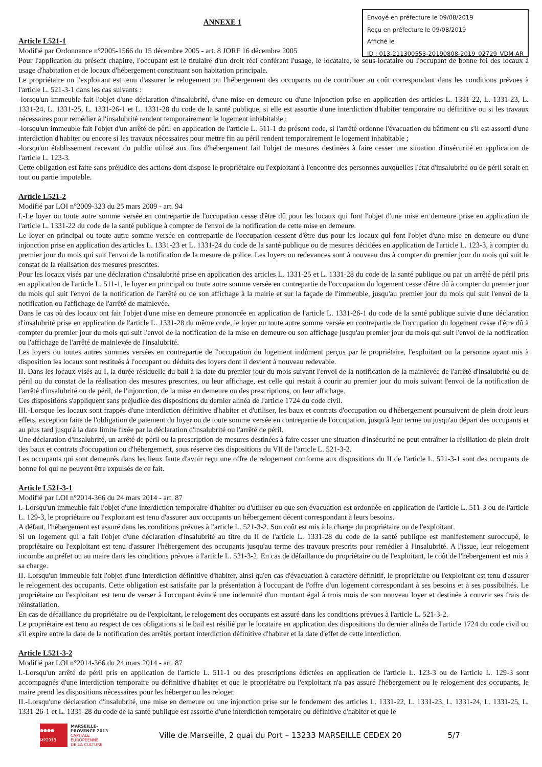Envoyé en préfecture le 09/08/2019
Reçu en préfecture le 09/08/2019
Affiché le
ID : 013-211300553-20190808-2019_02729_VDM-AR
ANNEXE 1
Article L521-1
Modifié par Ordonnance n°2005-1566 du 15 décembre 2005 - art. 8 JORF 16 décembre 2005
Pour l'application du présent chapitre, l'occupant est le titulaire d'un droit réel conférant l'usage, le locataire, le sous-locataire ou l'occupant de bonne foi des locaux à usage d'habitation et de locaux d'hébergement constituant son habitation principale.
Le propriétaire ou l'exploitant est tenu d'assurer le relogement ou l'hébergement des occupants ou de contribuer au coût correspondant dans les conditions prévues à l'article L. 521-3-1 dans les cas suivants :
-lorsqu'un immeuble fait l'objet d'une déclaration d'insalubrité, d'une mise en demeure ou d'une injonction prise en application des articles L. 1331-22, L. 1331-23, L. 1331-24, L. 1331-25, L. 1331-26-1 et L. 1331-28 du code de la santé publique, si elle est assortie d'une interdiction d'habiter temporaire ou définitive ou si les travaux nécessaires pour remédier à l'insalubrité rendent temporairement le logement inhabitable ;
-lorsqu'un immeuble fait l'objet d'un arrêté de péril en application de l'article L. 511-1 du présent code, si l'arrêté ordonne l'évacuation du bâtiment ou s'il est assorti d'une interdiction d'habiter ou encore si les travaux nécessaires pour mettre fin au péril rendent temporairement le logement inhabitable ;
-lorsqu'un établissement recevant du public utilisé aux fins d'hébergement fait l'objet de mesures destinées à faire cesser une situation d'insécurité en application de l'article L. 123-3.
Cette obligation est faite sans préjudice des actions dont dispose le propriétaire ou l'exploitant à l'encontre des personnes auxquelles l'état d'insalubrité ou de péril serait en tout ou partie imputable.
Article L521-2
Modifié par LOI n°2009-323 du 25 mars 2009 - art. 94
I.-Le loyer ou toute autre somme versée en contrepartie de l'occupation cesse d'être dû pour les locaux qui font l'objet d'une mise en demeure prise en application de l'article L. 1331-22 du code de la santé publique à compter de l'envoi de la notification de cette mise en demeure.
Le loyer en principal ou toute autre somme versée en contrepartie de l'occupation cessent d'être dus pour les locaux qui font l'objet d'une mise en demeure ou d'une injonction prise en application des articles L. 1331-23 et L. 1331-24 du code de la santé publique ou de mesures décidées en application de l'article L. 123-3, à compter du premier jour du mois qui suit l'envoi de la notification de la mesure de police. Les loyers ou redevances sont à nouveau dus à compter du premier jour du mois qui suit le constat de la réalisation des mesures prescrites.
Pour les locaux visés par une déclaration d'insalubrité prise en application des articles L. 1331-25 et L. 1331-28 du code de la santé publique ou par un arrêté de péril pris en application de l'article L. 511-1, le loyer en principal ou toute autre somme versée en contrepartie de l'occupation du logement cesse d'être dû à compter du premier jour du mois qui suit l'envoi de la notification de l'arrêté ou de son affichage à la mairie et sur la façade de l'immeuble, jusqu'au premier jour du mois qui suit l'envoi de la notification ou l'affichage de l'arrêté de mainlevée.
Dans le cas où des locaux ont fait l'objet d'une mise en demeure prononcée en application de l'article L. 1331-26-1 du code de la santé publique suivie d'une déclaration d'insalubrité prise en application de l'article L. 1331-28 du même code, le loyer ou toute autre somme versée en contrepartie de l'occupation du logement cesse d'être dû à compter du premier jour du mois qui suit l'envoi de la notification de la mise en demeure ou son affichage jusqu'au premier jour du mois qui suit l'envoi de la notification ou l'affichage de l'arrêté de mainlevée de l'insalubrité.
Les loyers ou toutes autres sommes versées en contrepartie de l'occupation du logement indûment perçus par le propriétaire, l'exploitant ou la personne ayant mis à disposition les locaux sont restitués à l'occupant ou déduits des loyers dont il devient à nouveau redevable.
II.-Dans les locaux visés au I, la durée résiduelle du bail à la date du premier jour du mois suivant l'envoi de la notification de la mainlevée de l'arrêté d'insalubrité ou de péril ou du constat de la réalisation des mesures prescrites, ou leur affichage, est celle qui restait à courir au premier jour du mois suivant l'envoi de la notification de l'arrêté d'insalubrité ou de péril, de l'injonction, de la mise en demeure ou des prescriptions, ou leur affichage.
Ces dispositions s'appliquent sans préjudice des dispositions du dernier alinéa de l'article 1724 du code civil.
III.-Lorsque les locaux sont frappés d'une interdiction définitive d'habiter et d'utiliser, les baux et contrats d'occupation ou d'hébergement poursuivent de plein droit leurs effets, exception faite de l'obligation de paiement du loyer ou de toute somme versée en contrepartie de l'occupation, jusqu'à leur terme ou jusqu'au départ des occupants et au plus tard jusqu'à la date limite fixée par la déclaration d'insalubrité ou l'arrêté de péril.
Une déclaration d'insalubrité, un arrêté de péril ou la prescription de mesures destinées à faire cesser une situation d'insécurité ne peut entraîner la résiliation de plein droit des baux et contrats d'occupation ou d'hébergement, sous réserve des dispositions du VII de l'article L. 521-3-2.
Les occupants qui sont demeurés dans les lieux faute d'avoir reçu une offre de relogement conforme aux dispositions du II de l'article L. 521-3-1 sont des occupants de bonne foi qui ne peuvent être expulsés de ce fait.
Article L521-3-1
Modifié par LOI n°2014-366 du 24 mars 2014 - art. 87
I.-Lorsqu'un immeuble fait l'objet d'une interdiction temporaire d'habiter ou d'utiliser ou que son évacuation est ordonnée en application de l'article L. 511-3 ou de l'article L. 129-3, le propriétaire ou l'exploitant est tenu d'assurer aux occupants un hébergement décent correspondant à leurs besoins.
A défaut, l'hébergement est assuré dans les conditions prévues à l'article L. 521-3-2. Son coût est mis à la charge du propriétaire ou de l'exploitant.
Si un logement qui a fait l'objet d'une déclaration d'insalubrité au titre du II de l'article L. 1331-28 du code de la santé publique est manifestement suroccupé, le propriétaire ou l'exploitant est tenu d'assurer l'hébergement des occupants jusqu'au terme des travaux prescrits pour remédier à l'insalubrité. A l'issue, leur relogement incombe au préfet ou au maire dans les conditions prévues à l'article L. 521-3-2. En cas de défaillance du propriétaire ou de l'exploitant, le coût de l'hébergement est mis à sa charge.
II.-Lorsqu'un immeuble fait l'objet d'une interdiction définitive d'habiter, ainsi qu'en cas d'évacuation à caractère définitif, le propriétaire ou l'exploitant est tenu d'assurer le relogement des occupants. Cette obligation est satisfaite par la présentation à l'occupant de l'offre d'un logement correspondant à ses besoins et à ses possibilités. Le propriétaire ou l'exploitant est tenu de verser à l'occupant évincé une indemnité d'un montant égal à trois mois de son nouveau loyer et destinée à couvrir ses frais de réinstallation.
En cas de défaillance du propriétaire ou de l'exploitant, le relogement des occupants est assuré dans les conditions prévues à l'article L. 521-3-2.
Le propriétaire est tenu au respect de ces obligations si le bail est résilié par le locataire en application des dispositions du dernier alinéa de l'article 1724 du code civil ou s'il expire entre la date de la notification des arrêtés portant interdiction définitive d'habiter et la date d'effet de cette interdiction.
Article L521-3-2
Modifié par LOI n°2014-366 du 24 mars 2014 - art. 87
I.-Lorsqu'un arrêté de péril pris en application de l'article L. 511-1 ou des prescriptions édictées en application de l'article L. 123-3 ou de l'article L. 129-3 sont accompagnés d'une interdiction temporaire ou définitive d'habiter et que le propriétaire ou l'exploitant n'a pas assuré l'hébergement ou le relogement des occupants, le maire prend les dispositions nécessaires pour les héberger ou les reloger.
II.-Lorsqu'une déclaration d'insalubrité, une mise en demeure ou une injonction prise sur le fondement des articles L. 1331-22, L. 1331-23, L. 1331-24, L. 1331-25, L. 1331-26-1 et L. 1331-28 du code de la santé publique est assortie d'une interdiction temporaire ou définitive d'habiter et que le
●●●● MP2013
MARSEILLE-
PROVENCE 2013
CAPITALE
EUROPÉENNE
DE LA CULTURE
Ville de Marseille, 2 quai du Port – 13233 MARSEILLE CEDEX 20 5/7